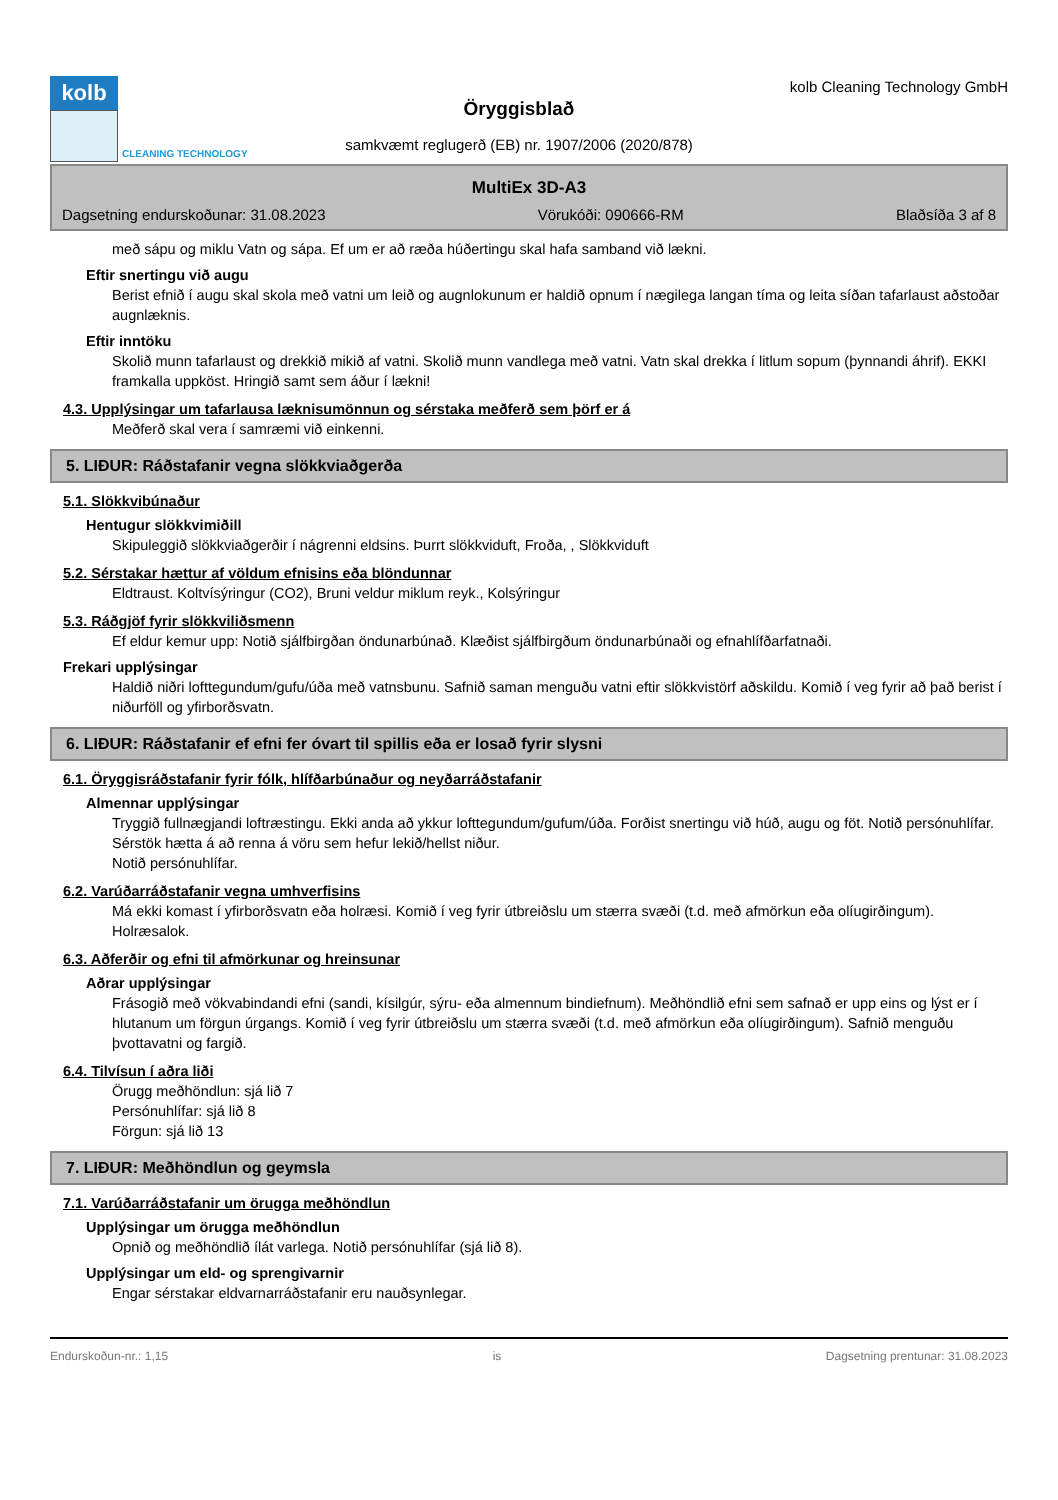kolb
CLEANING TECHNOLOGY
Öryggisblað
samkvæmt reglugerð (EB) nr. 1907/2006 (2020/878)
kolb Cleaning Technology GmbH
MultiEx 3D-A3
Dagsetning endurskoðunar: 31.08.2023 Vörukóði: 090666-RM Blaðsíða 3 af 8
með sápu og miklu Vatn og sápa. Ef um er að ræða húðertingu skal hafa samband við lækni.
Eftir snertingu við augu
Berist efnið í augu skal skola með vatni um leið og augnlokunum er haldið opnum í nægilega langan tíma og leita síðan tafarlaust aðstoðar augnlæknis.
Eftir inntöku
Skolið munn tafarlaust og drekkið mikið af vatni. Skolið munn vandlega með vatni. Vatn skal drekka í litlum sopum (þynnandi áhrif). EKKI framkalla uppköst. Hringið samt sem áður í lækni!
4.3. Upplýsingar um tafarlausa læknisumönnun og sérstaka meðferð sem þörf er á
Meðferð skal vera í samræmi við einkenni.
5. LIÐUR: Ráðstafanir vegna slökkviaðgerða
5.1. Slökkvibúnaður
Hentugur slökkvimiðill
Skipuleggið slökkviaðgerðir í nágrenni eldsins. Þurrt slökkviduft, Froða, , Slökkviduft
5.2. Sérstakar hættur af völdum efnisins eða blöndunnar
Eldtraust. Koltvísýringur (CO2), Bruni veldur miklum reyk., Kolsýringur
5.3. Ráðgjöf fyrir slökkviliðsmenn
Ef eldur kemur upp: Notið sjálfbirgðan öndunarbúnað. Klæðist sjálfbirgðum öndunarbúnaði og efnahlífðarfatnaði.
Frekari upplýsingar
Haldið niðri lofttegundum/gufu/úða með vatnsbunu. Safnið saman menguðu vatni eftir slökkvistörf aðskildu. Komið í veg fyrir að það berist í niðurföll og yfirborðsvatn.
6. LIÐUR: Ráðstafanir ef efni fer óvart til spillis eða er losað fyrir slysni
6.1. Öryggisráðstafanir fyrir fólk, hlífðarbúnaður og neyðarráðstafanir
Almennar upplýsingar
Tryggið fullnægjandi loftræstingu. Ekki anda að ykkur lofttegundum/gufum/úða. Forðist snertingu við húð, augu og föt. Notið persónuhlífar. Sérstök hætta á að renna á vöru sem hefur lekið/hellst niður.
Notið persónuhlífar.
6.2. Varúðarráðstafanir vegna umhverfisins
Má ekki komast í yfirborðsvatn eða holræsi. Komið í veg fyrir útbreiðslu um stærra svæði (t.d. með afmörkun eða olíugirðingum). Holræsalok.
6.3. Aðferðir og efni til afmörkunar og hreinsunar
Aðrar upplýsingar
Frásogið með vökvabindandi efni (sandi, kísilgúr, sýru- eða almennum bindiefnum). Meðhöndlið efni sem safnað er upp eins og lýst er í hlutanum um förgun úrgangs. Komið í veg fyrir útbreiðslu um stærra svæði (t.d. með afmörkun eða olíugirðingum). Safnið menguðu þvottavatni og fargið.
6.4. Tilvísun í aðra liði
Örugg meðhöndlun: sjá lið 7
Persónuhlífar: sjá lið 8
Förgun: sjá lið 13
7. LIÐUR: Meðhöndlun og geymsla
7.1. Varúðarráðstafanir um örugga meðhöndlun
Upplýsingar um örugga meðhöndlun
Opnið og meðhöndlið ílát varlega. Notið persónuhlífar (sjá lið 8).
Upplýsingar um eld- og sprengivarnir
Engar sérstakar eldvarnarráðstafanir eru nauðsynlegar.
Endurskoðun-nr.: 1,15 is Dagsetning prentunar: 31.08.2023